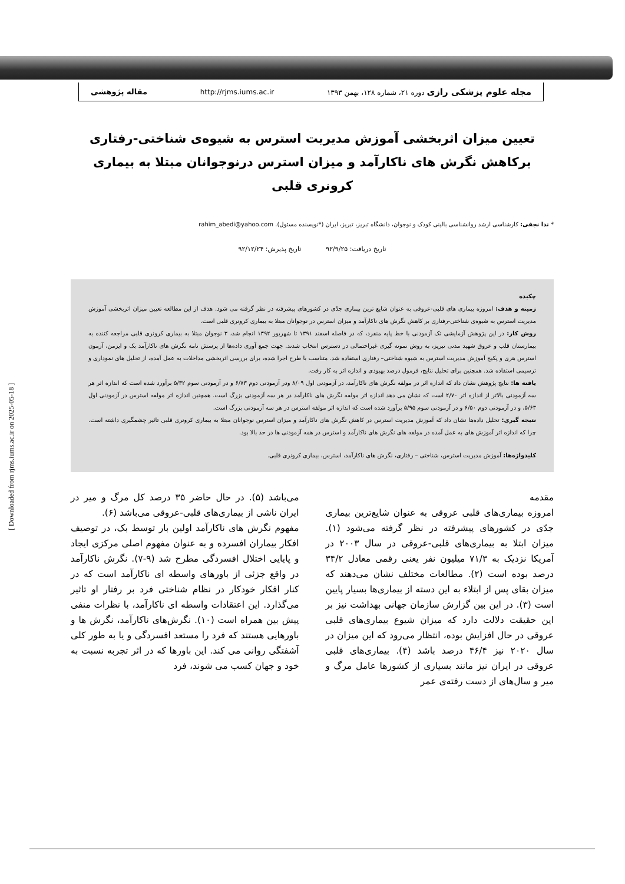مجله علوم پزشکی رازی دوره ۲۱، شماره ۱۲۸، بهمن ۱۳۹۳ http://rjms.iums.ac.ir مقاله پژوهشی
[ Downloaded from rjms.iums.ac.ir on 2025-05-18 ]
تعیین میزان اثربخشی آموزش مدیریت استرس به شیوه‌ی شناختی-رفتاری برکاهش نگرش های ناکارآمد و میزان استرس درنوجوانان مبتلا به بیماری کرونری قلبی
* ندا نجفی: کارشناسی ارشد روانشناسی بالینی کودک و نوجوان، دانشگاه تبریز، تبریز، ایران (*نویسنده مسئول). rahim_abedi@yahoo.com
تاریخ دریافت: ۹۲/۹/۲۵ تاریخ پذیرش: ۹۲/۱۲/۲۴
چکیده
زمینه و هدف: امروزه بیماری های قلبی-عروقی به عنوان شایع ترین بیماری جدّی در کشورهای پیشرفته در نظر گرفته می شود. هدف از این مطالعه تعیین میزان اثربخشی آموزش مدیریت استرس به شیوه‌ی شناختی-رفتاری بر کاهش نگرش های ناکارآمد و میزان استرس در نوجوانان مبتلا به بیماری کرونری قلبی است.
روش کار: در این پژوهش آزمایشی تک آزمودنی با خط پایه منفرد، که در فاصله اسفند ۱۳۹۱ تا شهریور ۱۳۹۲ انجام شد، ۳ نوجوان مبتلا به بیماری کرونری قلبی مراجعه کننده به بیمارستان قلب و عروق شهید مدنی تبریز، به روش نمونه گیری غیراحتمالی در دسترس انتخاب شدند. جهت جمع آوری داده‌ها از پرسش نامه نگرش های ناکارآمد بک و ایزمن، آزمون استرس هری و پکیج آموزش مدیریت استرس به شیوه شناختی– رفتاری استفاده شد. متناسب با طرح اجرا شده، برای بررسی اثربخشی مداخلات به عمل آمده، از تحلیل های نموداری و ترسیمی استفاده شد. همچنین برای تحلیل نتایج، فرمول درصد بهبودی و اندازه اثر به کار رفت.
یافته ها: نتایج پژوهش نشان داد که اندازه اثر در مولفه نگرش های ناکارآمد، در آزمودنی اول ۸/۰۹ ودر آزمودنی دوم ۶/۷۳ و در آزمودنی سوم ۵/۳۲ برآورد شده است که اندازه اثر هر سه آزمودنی بالاتر از اندازه اثر ۲/۷۰ است که نشان می دهد اندازه اثر مولفه نگرش های ناکارآمد در هر سه آزمودنی بزرگ است. همچنین اندازه اثر مولفه استرس در آزمودنی اول ۵/۶۳، و در آزمودنی دوم ۶/۵۰ و در آزمودنی سوم ۵/۹۵ برآورد شده است که اندازه اثر مولفه استرس در هر سه آزمودنی بزرگ است.
نتیجه گیری: تحلیل داده‌ها نشان داد که آموزش مدیریت استرس در کاهش نگرش های ناکارآمد و میزان استرس نوجوانان مبتلا به بیماری کرونری قلبی تاثیر چشمگیری داشته است. چرا که اندازه اثر آموزش های به عمل آمده در مولفه های نگرش های ناکارآمد و استرس در همه آزمودنی ها در حد بالا بود.
کلیدواژه‌ها: آموزش مدیریت استرس، شناختی – رفتاری، نگرش های ناکارآمد، استرس، بیماری کرونری قلبی.
مقدمه
امروزه بیماری‌های قلبی عروقی به عنوان شایع‌ترین بیماری جدّی در کشورهای پیشرفته در نظر گرفته می‌شود (۱). میزان ابتلا به بیماری‌های قلبی-عروقی در سال ۲۰۰۳ در آمریکا نزدیک به ۷۱/۳ میلیون نفر یعنی رقمی معادل ۳۴/۲ درصد بوده است (۲). مطالعات مختلف نشان می‌دهند که میزان بقای پس از ابتلاء به این دسته از بیماری‌ها بسیار پایین است (۳). در این بین گزارش سازمان جهانی بهداشت نیز بر این حقیقت دلالت دارد که میزان شیوع بیماری‌های قلبی عروقی در حال افزایش بوده، انتظار می‌رود که این میزان در سال ۲۰۲۰ نیز ۴۶/۴ درصد باشد (۴). بیماری‌های قلبی عروقی در ایران نیز مانند بسیاری از کشورها عامل مرگ و میر و سال‌های از دست رفته‌ی عمر
می‌باشد (۵). در حال حاضر ۳۵ درصد کل مرگ و میر در ایران ناشی از بیماری‌های قلبی-عروقی می‌باشد (۶).
مفهوم نگرش های ناکارآمد اولین بار توسط بک، در توصیف افکار بیماران افسرده و به عنوان مفهوم اصلی مرکزی ایجاد و پایایی اختلال افسردگی مطرح شد (۹-۷). نگرش ناکارآمد در واقع جزئی از باورهای واسطه ای ناکارآمد است که در کنار افکار خودکار در نظام شناختی فرد بر رفتار او تاثیر می‌گذارد. این اعتقادات واسطه ای ناکارآمد، با نظرات منفی پیش بین همراه است (۱۰). نگرش‌های ناکارآمد، نگرش ها و باورهایی هستند که فرد را مستعد افسردگی و یا به طور کلی آشفتگی روانی می کند. این باورها که در اثر تجربه نسبت به خود و جهان کسب می شوند، فرد